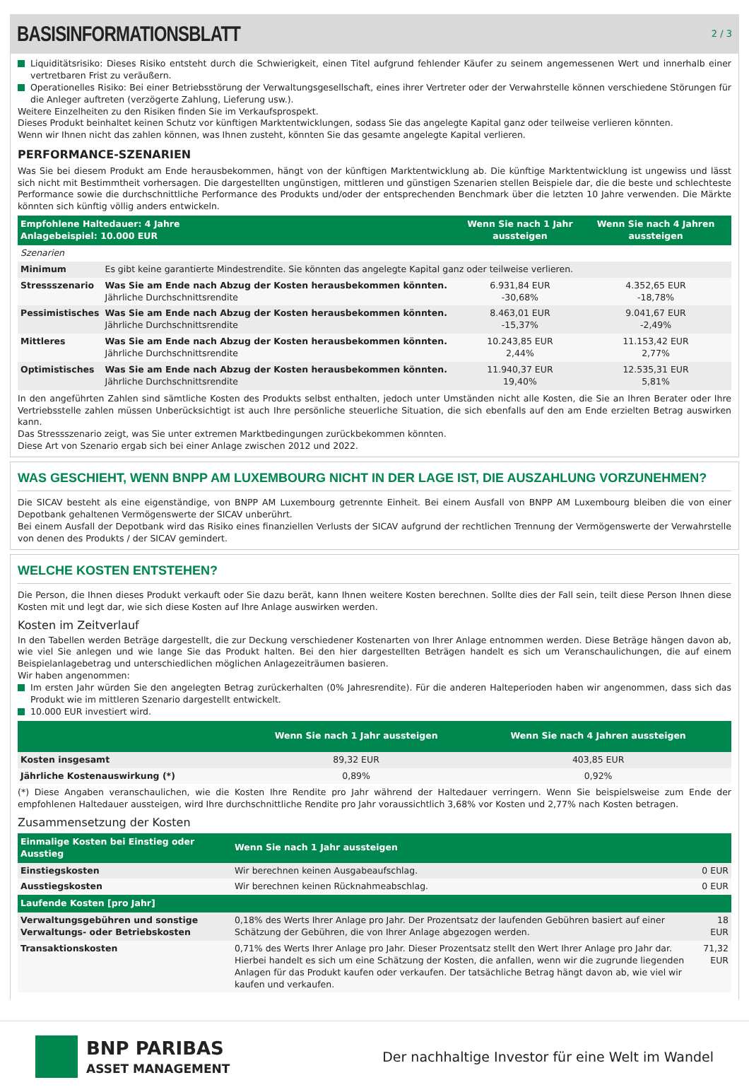BASISINFORMATIONSBLATT
2 / 3
Liquiditätsrisiko: Dieses Risiko entsteht durch die Schwierigkeit, einen Titel aufgrund fehlender Käufer zu seinem angemessenen Wert und innerhalb einer vertretbaren Frist zu veräußern.
Operationelles Risiko: Bei einer Betriebsstörung der Verwaltungsgesellschaft, eines ihrer Vertreter oder der Verwahrstelle können verschiedene Störungen für die Anleger auftreten (verzögerte Zahlung, Lieferung usw.).
Weitere Einzelheiten zu den Risiken finden Sie im Verkaufsprospekt.
Dieses Produkt beinhaltet keinen Schutz vor künftigen Marktentwicklungen, sodass Sie das angelegte Kapital ganz oder teilweise verlieren könnten.
Wenn wir Ihnen nicht das zahlen können, was Ihnen zusteht, könnten Sie das gesamte angelegte Kapital verlieren.
PERFORMANCE-SZENARIEN
Was Sie bei diesem Produkt am Ende herausbekommen, hängt von der künftigen Marktentwicklung ab. Die künftige Marktentwicklung ist ungewiss und lässt sich nicht mit Bestimmtheit vorhersagen. Die dargestellten ungünstigen, mittleren und günstigen Szenarien stellen Beispiele dar, die die beste und schlechteste Performance sowie die durchschnittliche Performance des Produkts und/oder der entsprechenden Benchmark über die letzten 10 Jahre verwenden. Die Märkte könnten sich künftig völlig anders entwickeln.
| Empfohlene Haltedauer: 4 Jahre Anlagebeispiel: 10.000 EUR | | Wenn Sie nach 1 Jahr aussteigen | Wenn Sie nach 4 Jahren aussteigen | |
| --- | --- | --- | --- | --- |
| Szenarien | | | | |
| Minimum | Es gibt keine garantierte Mindestrendite. Sie könnten das angelegte Kapital ganz oder teilweise verlieren. | | | |
| Stressszenario | Was Sie am Ende nach Abzug der Kosten herausbekommen könnten. Jährliche Durchschnittsrendite | 6.931,84 EUR -30,68% | 4.352,65 EUR -18,78% | |
| Pessimistisches | Was Sie am Ende nach Abzug der Kosten herausbekommen könnten. Jährliche Durchschnittsrendite | 8.463,01 EUR -15,37% | 9.041,67 EUR -2,49% | |
| Mittleres | Was Sie am Ende nach Abzug der Kosten herausbekommen könnten. Jährliche Durchschnittsrendite | 10.243,85 EUR 2,44% | 11.153,42 EUR 2,77% | |
| Optimistisches | Was Sie am Ende nach Abzug der Kosten herausbekommen könnten. Jährliche Durchschnittsrendite | 11.940,37 EUR 19,40% | 12.535,31 EUR 5,81% | |
In den angeführten Zahlen sind sämtliche Kosten des Produkts selbst enthalten, jedoch unter Umständen nicht alle Kosten, die Sie an Ihren Berater oder Ihre Vertriebsstelle zahlen müssen Unberücksichtigt ist auch Ihre persönliche steuerliche Situation, die sich ebenfalls auf den am Ende erzielten Betrag auswirken kann.
Das Stressszenario zeigt, was Sie unter extremen Marktbedingungen zurückbekommen könnten.
Diese Art von Szenario ergab sich bei einer Anlage zwischen 2012 und 2022.
WAS GESCHIEHT, WENN BNPP AM LUXEMBOURG NICHT IN DER LAGE IST, DIE AUSZAHLUNG VORZUNEHMEN?
Die SICAV besteht als eine eigenständige, von BNPP AM Luxembourg getrennte Einheit. Bei einem Ausfall von BNPP AM Luxembourg bleiben die von einer Depotbank gehaltenen Vermögenswerte der SICAV unberührt.
Bei einem Ausfall der Depotbank wird das Risiko eines finanziellen Verlusts der SICAV aufgrund der rechtlichen Trennung der Vermögenswerte der Verwahrstelle von denen des Produkts / der SICAV gemindert.
WELCHE KOSTEN ENTSTEHEN?
Die Person, die Ihnen dieses Produkt verkauft oder Sie dazu berät, kann Ihnen weitere Kosten berechnen. Sollte dies der Fall sein, teilt diese Person Ihnen diese Kosten mit und legt dar, wie sich diese Kosten auf Ihre Anlage auswirken werden.
Kosten im Zeitverlauf
In den Tabellen werden Beträge dargestellt, die zur Deckung verschiedener Kostenarten von Ihrer Anlage entnommen werden. Diese Beträge hängen davon ab, wie viel Sie anlegen und wie lange Sie das Produkt halten. Bei den hier dargestellten Beträgen handelt es sich um Veranschaulichungen, die auf einem Beispielanlagebetrag und unterschiedlichen möglichen Anlagezeiträumen basieren.
Wir haben angenommen:
Im ersten Jahr würden Sie den angelegten Betrag zurückerhalten (0% Jahresrendite). Für die anderen Halteperioden haben wir angenommen, dass sich das Produkt wie im mittleren Szenario dargestellt entwickelt.
10.000 EUR investiert wird.
| | Wenn Sie nach 1 Jahr aussteigen | Wenn Sie nach 4 Jahren aussteigen | |
| --- | --- | --- | --- |
| Kosten insgesamt | 89,32 EUR | 403,85 EUR | |
| Jährliche Kostenauswirkung (*) | 0,89% | 0,92% | |
(*) Diese Angaben veranschaulichen, wie die Kosten Ihre Rendite pro Jahr während der Haltedauer verringern. Wenn Sie beispielsweise zum Ende der empfohlenen Haltedauer aussteigen, wird Ihre durchschnittliche Rendite pro Jahr voraussichtlich 3,68% vor Kosten und 2,77% nach Kosten betragen.
Zusammensetzung der Kosten
| Einmalige Kosten bei Einstieg oder Ausstieg | Wenn Sie nach 1 Jahr aussteigen | |
| --- | --- | --- |
| Einstiegskosten | Wir berechnen keinen Ausgabeaufschlag. | 0 EUR |
| Ausstiegskosten | Wir berechnen keinen Rücknahmeabschlag. | 0 EUR |
| Laufende Kosten [pro Jahr] | | |
| Verwaltungsgebühren und sonstige Verwaltungs- oder Betriebskosten | 0,18% des Werts Ihrer Anlage pro Jahr. Der Prozentsatz der laufenden Gebühren basiert auf einer Schätzung der Gebühren, die von Ihrer Anlage abgezogen werden. | 18 EUR |
| Transaktionskosten | 0,71% des Werts Ihrer Anlage pro Jahr. Dieser Prozentsatz stellt den Wert Ihrer Anlage pro Jahr dar. Hierbei handelt es sich um eine Schätzung der Kosten, die anfallen, wenn wir die zugrunde liegenden Anlagen für das Produkt kaufen oder verkaufen. Der tatsächliche Betrag hängt davon ab, wie viel wir kaufen und verkaufen. | 71,32 EUR |
BNP PARIBAS
ASSET MANAGEMENT
Der nachhaltige Investor für eine Welt im Wandel